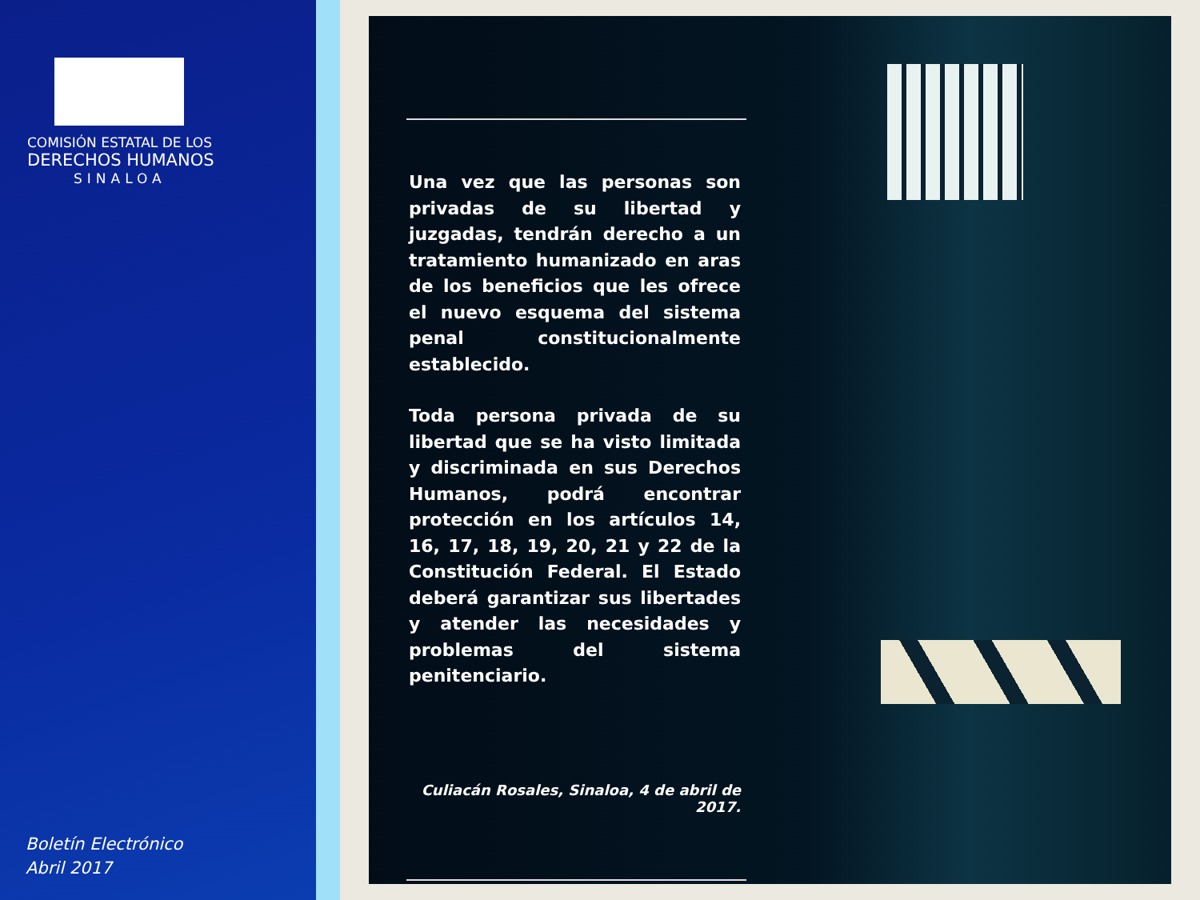COMISIÓN ESTATAL DE LOS
DERECHOS HUMANOS
SINALOA
Boletín Electrónico
Abril 2017
Una vez que las personas son privadas de su libertad y juzgadas, tendrán derecho a un tratamiento humanizado en aras de los beneficios que les ofrece el nuevo esquema del sistema penal constitucionalmente establecido.
Toda persona privada de su libertad que se ha visto limitada y discriminada en sus Derechos Humanos, podrá encontrar protección en los artículos 14, 16, 17, 18, 19, 20, 21 y 22 de la Constitución Federal. El Estado deberá garantizar sus libertades y atender las necesidades y problemas del sistema penitenciario.
Culiacán Rosales, Sinaloa, 4 de abril de 2017.